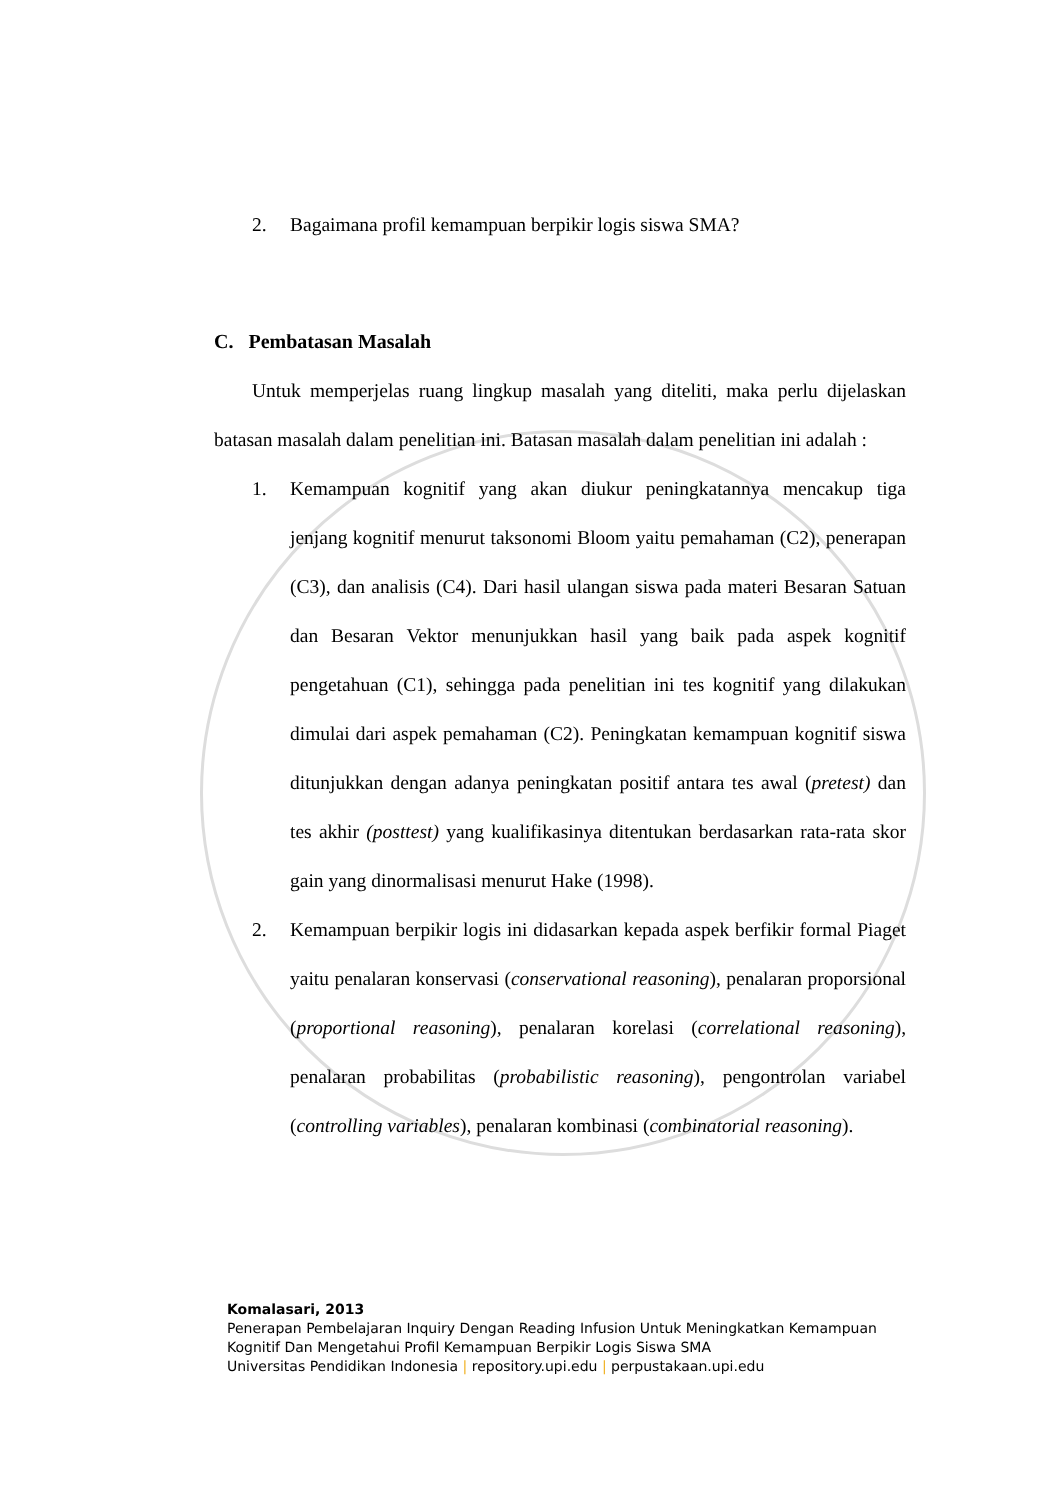2. Bagaimana profil kemampuan berpikir logis siswa SMA?
C. Pembatasan Masalah
Untuk memperjelas ruang lingkup masalah yang diteliti, maka perlu dijelaskan batasan masalah dalam penelitian ini. Batasan masalah dalam penelitian ini adalah :
1. Kemampuan kognitif yang akan diukur peningkatannya mencakup tiga jenjang kognitif menurut taksonomi Bloom yaitu pemahaman (C2), penerapan (C3), dan analisis (C4). Dari hasil ulangan siswa pada materi Besaran Satuan dan Besaran Vektor menunjukkan hasil yang baik pada aspek kognitif pengetahuan (C1), sehingga pada penelitian ini tes kognitif yang dilakukan dimulai dari aspek pemahaman (C2). Peningkatan kemampuan kognitif siswa ditunjukkan dengan adanya peningkatan positif antara tes awal (pretest) dan tes akhir (posttest) yang kualifikasinya ditentukan berdasarkan rata-rata skor gain yang dinormalisasi menurut Hake (1998).
2. Kemampuan berpikir logis ini didasarkan kepada aspek berfikir formal Piaget yaitu penalaran konservasi (conservational reasoning), penalaran proporsional (proportional reasoning), penalaran korelasi (correlational reasoning), penalaran probabilitas (probabilistic reasoning), pengontrolan variabel (controlling variables), penalaran kombinasi (combinatorial reasoning).
Komalasari, 2013
Penerapan Pembelajaran Inquiry Dengan Reading Infusion Untuk Meningkatkan Kemampuan Kognitif Dan Mengetahui Profil Kemampuan Berpikir Logis Siswa SMA
Universitas Pendidikan Indonesia | repository.upi.edu | perpustakaan.upi.edu